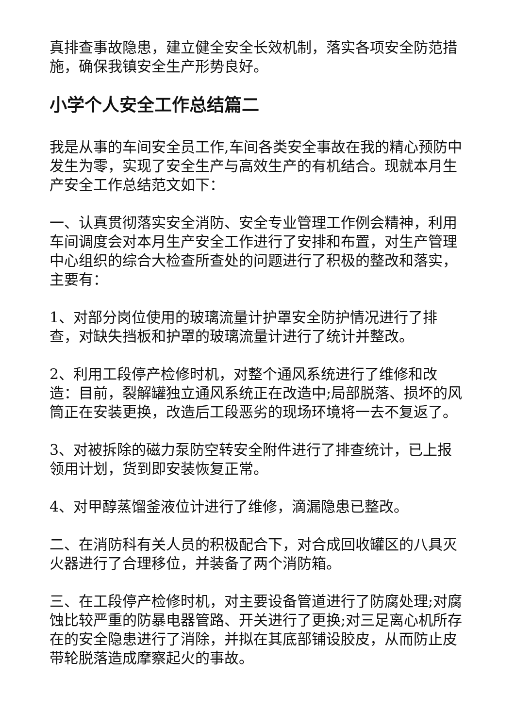真排查事故隐患，建立健全安全长效机制，落实各项安全防范措施，确保我镇安全生产形势良好。
小学个人安全工作总结篇二
我是从事的车间安全员工作,车间各类安全事故在我的精心预防中发生为零，实现了安全生产与高效生产的有机结合。现就本月生产安全工作总结范文如下：
一、认真贯彻落实安全消防、安全专业管理工作例会精神，利用车间调度会对本月生产安全工作进行了安排和布置，对生产管理中心组织的综合大检查所查处的问题进行了积极的整改和落实，主要有：
1、对部分岗位使用的玻璃流量计护罩安全防护情况进行了排查，对缺失挡板和护罩的玻璃流量计进行了统计并整改。
2、利用工段停产检修时机，对整个通风系统进行了维修和改造：目前，裂解罐独立通风系统正在改造中;局部脱落、损坏的风筒正在安装更换，改造后工段恶劣的现场环境将一去不复返了。
3、对被拆除的磁力泵防空转安全附件进行了排查统计，已上报领用计划，货到即安装恢复正常。
4、对甲醇蒸馏釜液位计进行了维修，滴漏隐患已整改。
二、在消防科有关人员的积极配合下，对合成回收罐区的八具灭火器进行了合理移位，并装备了两个消防箱。
三、在工段停产检修时机，对主要设备管道进行了防腐处理;对腐蚀比较严重的防暴电器管路、开关进行了更换;对三足离心机所存在的安全隐患进行了消除，并拟在其底部铺设胶皮，从而防止皮带轮脱落造成摩察起火的事故。